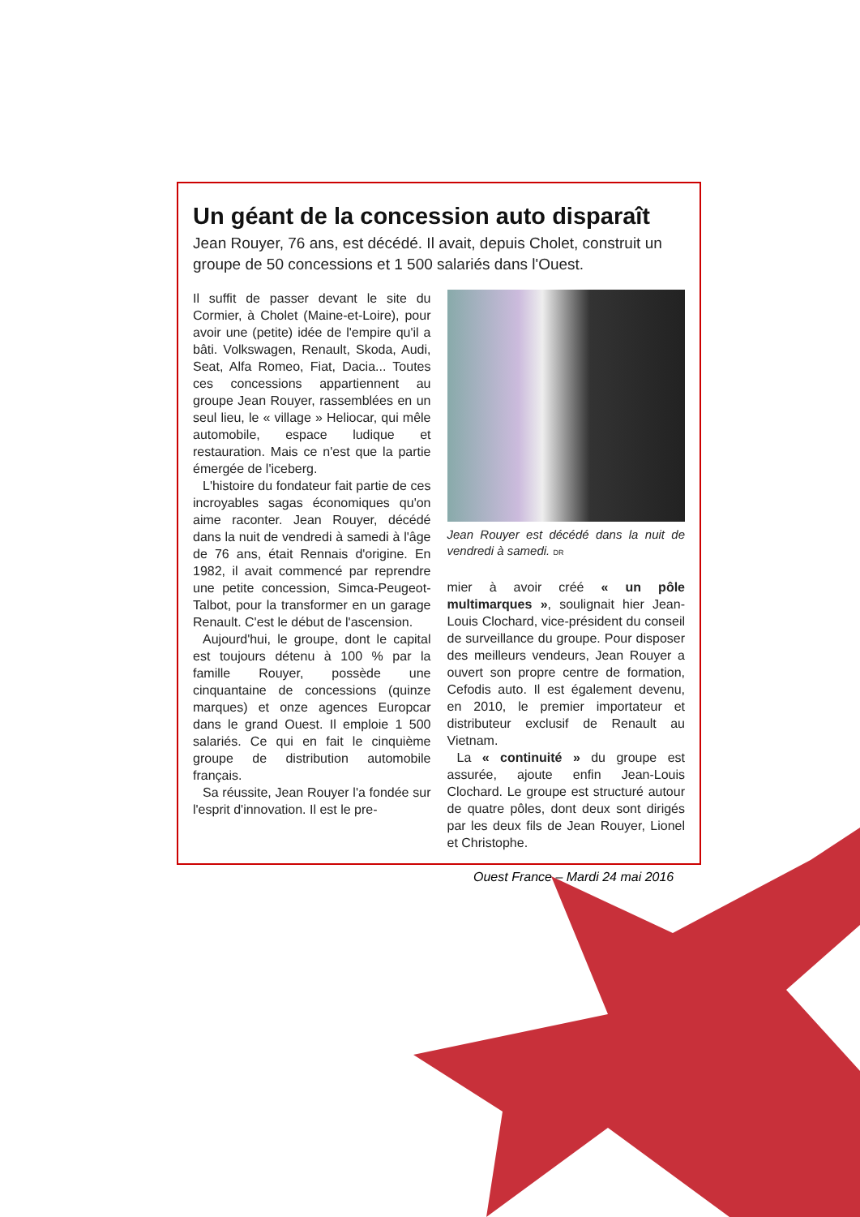Un géant de la concession auto disparaît
Jean Rouyer, 76 ans, est décédé. Il avait, depuis Cholet, construit un groupe de 50 concessions et 1 500 salariés dans l'Ouest.
Il suffit de passer devant le site du Cormier, à Cholet (Maine-et-Loire), pour avoir une (petite) idée de l'empire qu'il a bâti. Volkswagen, Renault, Skoda, Audi, Seat, Alfa Romeo, Fiat, Dacia... Toutes ces concessions appartiennent au groupe Jean Rouyer, rassemblées en un seul lieu, le « village » Heliocar, qui mêle automobile, espace ludique et restauration. Mais ce n'est que la partie émergée de l'iceberg.
L'histoire du fondateur fait partie de ces incroyables sagas économiques qu'on aime raconter. Jean Rouyer, décédé dans la nuit de vendredi à samedi à l'âge de 76 ans, était Rennais d'origine. En 1982, il avait commencé par reprendre une petite concession, Simca-Peugeot-Talbot, pour la transformer en un garage Renault. C'est le début de l'ascension.
Aujourd'hui, le groupe, dont le capital est toujours détenu à 100 % par la famille Rouyer, possède une cinquantaine de concessions (quinze marques) et onze agences Europcar dans le grand Ouest. Il emploie 1 500 salariés. Ce qui en fait le cinquième groupe de distribution automobile français.
Sa réussite, Jean Rouyer l'a fondée sur l'esprit d'innovation. Il est le pre-
Jean Rouyer est décédé dans la nuit de vendredi à samedi. DR
mier à avoir créé « un pôle multimarques », soulignait hier Jean-Louis Clochard, vice-président du conseil de surveillance du groupe. Pour disposer des meilleurs vendeurs, Jean Rouyer a ouvert son propre centre de formation, Cefodis auto. Il est également devenu, en 2010, le premier importateur et distributeur exclusif de Renault au Vietnam.
La « continuité » du groupe est assurée, ajoute enfin Jean-Louis Clochard. Le groupe est structuré autour de quatre pôles, dont deux sont dirigés par les deux fils de Jean Rouyer, Lionel et Christophe.
Ouest France – Mardi 24 mai 2016